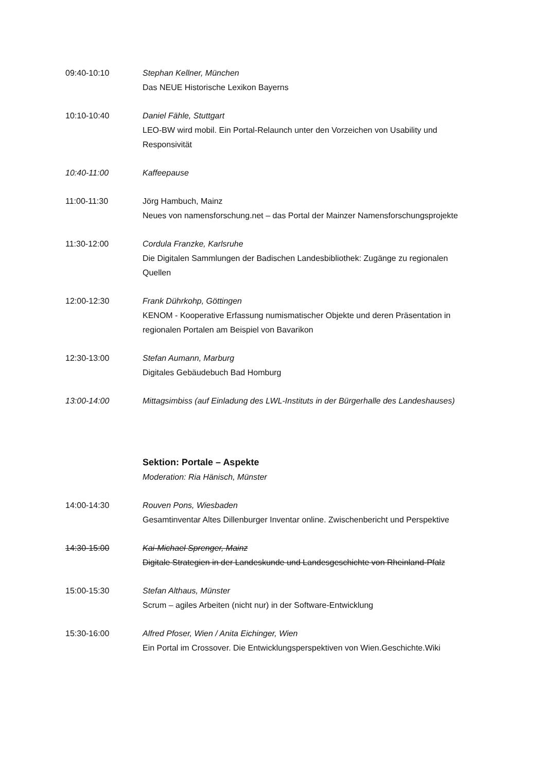09:40-10:10 Stephan Kellner, München
Das NEUE Historische Lexikon Bayerns
10:10-10:40 Daniel Fähle, Stuttgart
LEO-BW wird mobil. Ein Portal-Relaunch unter den Vorzeichen von Usability und Responsivität
10:40-11:00 Kaffeepause
11:00-11:30 Jörg Hambuch, Mainz
Neues von namensforschung.net – das Portal der Mainzer Namensforschungsprojekte
11:30-12:00 Cordula Franzke, Karlsruhe
Die Digitalen Sammlungen der Badischen Landesbibliothek: Zugänge zu regionalen Quellen
12:00-12:30 Frank Dührkohp, Göttingen
KENOM - Kooperative Erfassung numismatischer Objekte und deren Präsentation in regionalen Portalen am Beispiel von Bavarikon
12:30-13:00 Stefan Aumann, Marburg
Digitales Gebäudebuch Bad Homburg
13:00-14:00 Mittagsimbiss (auf Einladung des LWL-Instituts in der Bürgerhalle des Landeshauses)
Sektion: Portale – Aspekte
Moderation: Ria Hänisch, Münster
14:00-14:30 Rouven Pons, Wiesbaden
Gesamtinventar Altes Dillenburger Inventar online. Zwischenbericht und Perspektive
14:30-15:00 Kai-Michael Sprenger, Mainz
Digitale Strategien in der Landeskunde und Landesgeschichte von Rheinland-Pfalz
15:00-15:30 Stefan Althaus, Münster
Scrum – agiles Arbeiten (nicht nur) in der Software-Entwicklung
15:30-16:00 Alfred Pfoser, Wien / Anita Eichinger, Wien
Ein Portal im Crossover. Die Entwicklungsperspektiven von Wien.Geschichte.Wiki